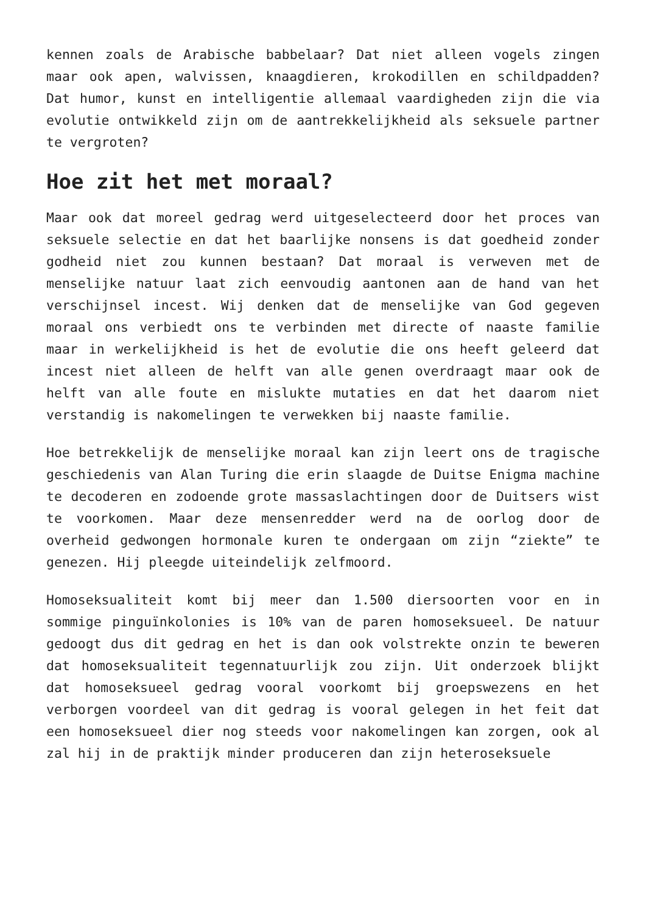kennen zoals de Arabische babbelaar? Dat niet alleen vogels zingen maar ook apen, walvissen, knaagdieren, krokodillen en schildpadden? Dat humor, kunst en intelligentie allemaal vaardigheden zijn die via evolutie ontwikkeld zijn om de aantrekkelijkheid als seksuele partner te vergroten?
Hoe zit het met moraal?
Maar ook dat moreel gedrag werd uitgeselecteerd door het proces van seksuele selectie en dat het baarlijke nonsens is dat goedheid zonder godheid niet zou kunnen bestaan? Dat moraal is verweven met de menselijke natuur laat zich eenvoudig aantonen aan de hand van het verschijnsel incest. Wij denken dat de menselijke van God gegeven moraal ons verbiedt ons te verbinden met directe of naaste familie maar in werkelijkheid is het de evolutie die ons heeft geleerd dat incest niet alleen de helft van alle genen overdraagt maar ook de helft van alle foute en mislukte mutaties en dat het daarom niet verstandig is nakomelingen te verwekken bij naaste familie.
Hoe betrekkelijk de menselijke moraal kan zijn leert ons de tragische geschiedenis van Alan Turing die erin slaagde de Duitse Enigma machine te decoderen en zodoende grote massaslachtingen door de Duitsers wist te voorkomen. Maar deze mensenredder werd na de oorlog door de overheid gedwongen hormonale kuren te ondergaan om zijn “ziekte” te genezen. Hij pleegde uiteindelijk zelfmoord.
Homoseksualiteit komt bij meer dan 1.500 diersoorten voor en in sommige pinguïnkolonies is 10% van de paren homoseksueel. De natuur gedoogt dus dit gedrag en het is dan ook volstrekte onzin te beweren dat homoseksualiteit tegennatuurlijk zou zijn. Uit onderzoek blijkt dat homoseksueel gedrag vooral voorkomt bij groepswezens en het verborgen voordeel van dit gedrag is vooral gelegen in het feit dat een homoseksueel dier nog steeds voor nakomelingen kan zorgen, ook al zal hij in de praktijk minder produceren dan zijn heteroseksuele